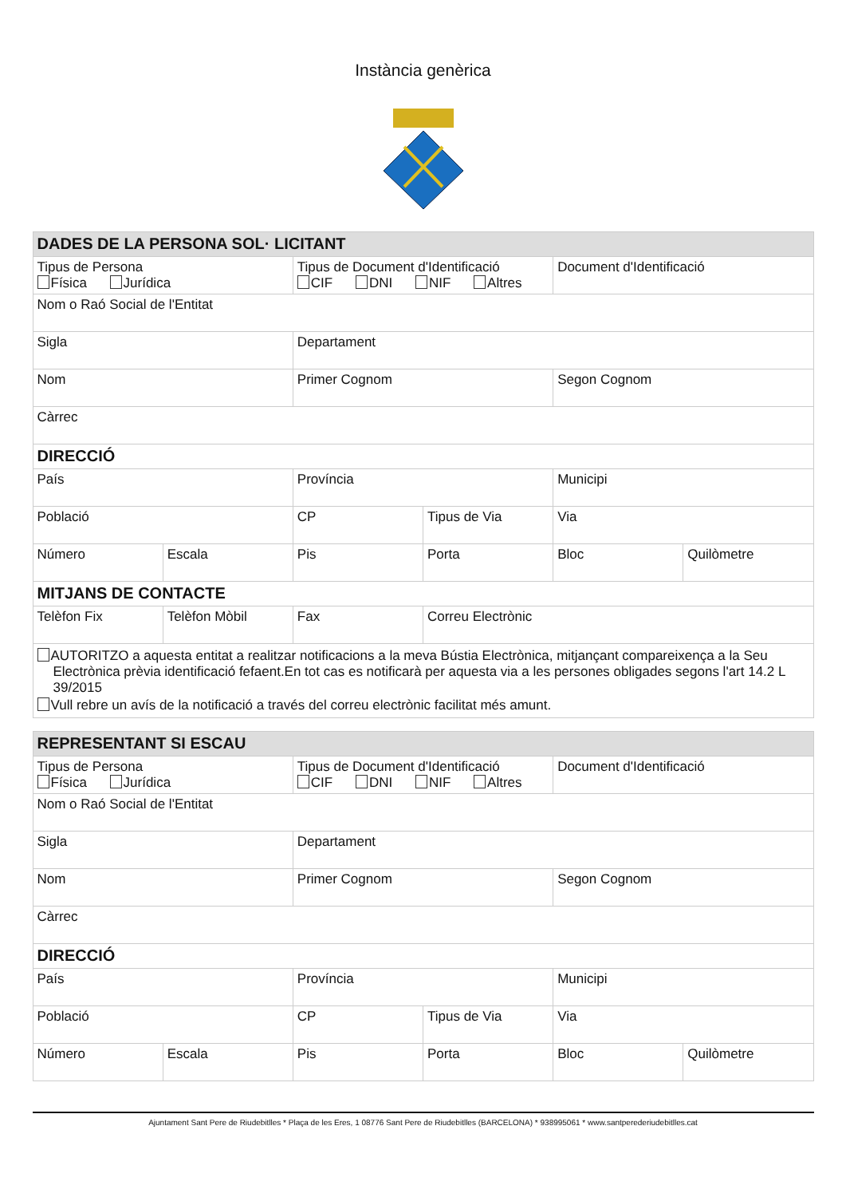Instància genèrica
| DADES DE LA PERSONA SOL· LICITANT | | | | | |
| --- | --- | --- | --- | --- | --- |
| Tipus de Persona Física Jurídica | | Tipus de Document d'Identificació CIF DNI NIF Altres | | Document d'Identificació | |
| Nom o Raó Social de l'Entitat | | | | | |
| Sigla | | Departament | | | |
| Nom | | Primer Cognom | | Segon Cognom | |
| Càrrec | | | | | |
| DIRECCIÓ | | | | | |
| País | | Província | | Municipi | |
| Població | | CP | Tipus de Via | Via | |
| Número | Escala | Pis | Porta | Bloc | Quilòmetre |
| MITJANS DE CONTACTE | | | | | |
| Telèfon Fix | Telèfon Mòbil | Fax | Correu Electrònic | | |
| AUTORITZO a aquesta entitat a realitzar notificacions a la meva Bústia Electrònica, mitjançant compareixença a la Seu Electrònica prèvia identificació fefaent.En tot cas es notificarà per aquesta via a les persones obligades segons l'art 14.2 L 39/2015 Vull rebre un avís de la notificació a través del correu electrònic facilitat més amunt. | | | | | |
| REPRESENTANT SI ESCAU | | | | | |
| --- | --- | --- | --- | --- | --- |
| Tipus de Persona Física Jurídica | | Tipus de Document d'Identificació CIF DNI NIF Altres | | Document d'Identificació | |
| Nom o Raó Social de l'Entitat | | | | | |
| Sigla | | Departament | | | |
| Nom | | Primer Cognom | | Segon Cognom | |
| Càrrec | | | | | |
| DIRECCIÓ | | | | | |
| País | | Província | | Municipi | |
| Població | | CP | Tipus de Via | Via | |
| Número | Escala | Pis | Porta | Bloc | Quilòmetre |
Ajuntament Sant Pere de Riudebitlles * Plaça de les Eres, 1 08776 Sant Pere de Riudebitlles (BARCELONA) * 938995061 * www.santperederiudebitlles.cat